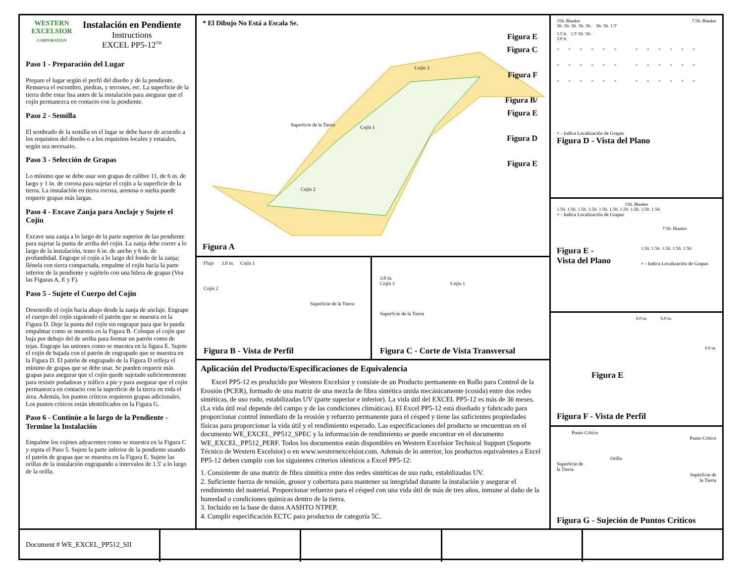WESTERN
EXCELSIOR
CORPORATION
Instalación en Pendiente
Instructions
EXCEL PP5-12<sup>TM</sup>
Paso 1 - Preparación del Lugar
Prepare el lugar según el perfil del diseño y de la pendiente. Remueva el escombro, piedras, y terrones, etc. La superficie de la tierra debe estar lisa antes de la instalación para asegurar que el cojín permanezca en contacto con la pendiente.
Paso 2 - Semilla
El sembrado de la semilla en el lugar se debe hacer de acuerdo a los requisitos del diseño o a los requisitos locales y estatales, según sea necesario.
Paso 3 - Selección de Grapas
Lo mínimo que se debe usar son grapas de calibre 11, de 6 in. de largo y 1 in. de corona para sujetar el cojín a la superficie de la tierra. La instalación en tierra rocosa, arenosa o suelta puede requerir grapas más largas.
Paso 4 - Excave Zanja para Anclaje y Sujete el Cojín
Excave una zanja a lo largo de la parte superior de las pendiente para sujetar la punta de arriba del cojín. La zanja debe correr a lo largo de la instalación, tener 6 in. de ancho y 6 in. de profundidad. Engrape el cojín a lo largo del fondo de la zanja; llénela con tierra compactada, empalme el cojín hacia la parte inferior de la pendiente y sujételo con una hilera de grapas (Vea las Figuras A, E y F).
Paso 5 - Sujete el Cuerpo del Cojín
Desenrolle el cojín hacia abajo desde la zanja de anclaje. Engrape el cuerpo del cojín siguiendo el patrón que se muestra en la Figura D. Deje la punta del cojín sin engrapar para que lo pueda empalmar como se muestra en la Figura B. Coloque el cojín que baja por debajo del de arriba para formar un patrón como de tejas. Engrape las uniones como se muestra en la figura E. Sujete el cojín de bajada con el patrón de engrapado que se muestra en la Figura D. El patrón de engrapado de la Figura D refleja el mínimo de grapas que se debe usar. Se pueden requerir más grapas para asegurar que el cojín quede sujetado suficientemente para resistir podadoras y tráfico a pie y para asegurar que el cojín permanezca en contacto con la superficie de la tierra en toda el área. Además, los puntos críticos requieren grapas adicionales. Los puntos críticos están identificados en la Figura G.
Paso 6 - Continúe a lo largo de la Pendiente - Termine la Instalación
Empalme los cojines adyacentes como se muestra en la Figura C y repita el Paso 5. Sujete la parte inferior de la pendiente usando el patrón de grapas que se muestra en la Figura E. Sujete las orillas de la instalación engrapando a intervalos de 1.5' a lo largo de la orilla.
* El Dibujo No Está a Escala Se.
Figura E
Figura C
Figura F
Figura B/
Figura E
Figura D
Figura E
Superficie de la Tierra
Cojín 3
Cojín 1
Cojín 2
Figura A
Flujo 3.0 in. Cojín 1
Cojín 2
Superficie de la Tierra
Figura B - Vista de Perfil
3.0 in.
Cojín 3 Cojín 1
Superficie de la Tierra
Figura C - Corte de Vista Transversal
Aplicación del Producto/Especificaciones de Equivalencia
Excel PP5-12 es producido por Western Excelsior y consiste de un Producto permanente en Rollo para Control de la Erosión (PCER), formado de una matriz de una mezcla de fibra sintética unida mecánicamente (cosida) entre dos redes sintéticas, de uso rudo, estabilizadas UV (parte superior e inferior). La vida útil del EXCEL PP5-12 es más de 36 meses. (La vida útil real depende del campo y de las condiciones climáticas). El Excel PP5-12 está diseñado y fabricado para proporcionar control inmediato de la erosión y refuerzo permanente para el césped y tiene las suficientes propiedades físicas para proporcionar la vida útil y el rendimiento esperado. Las especificaciones del producto se encuentran en el documento WE_EXCEL_PP512_SPEC y la información de rendimiento se puede encontrar en el documento WE_EXCEL_PP512_PERF. Todos los documentos están disponibles en Western Excelsior Technical Support (Soporte Técnico de Western Excelsior) o en www.westernexcelsior.com. Además de lo anterior, los productos equivalentes a Excel PP5-12 deben cumplir con los siguientes criterios idénticos a Excel PP5-12:
1. Consistente de una matriz de fibra sintética entre dos redes sintéticas de uso rudo, estabilizadas UV.
2. Suficiente fuerza de tensión, grosor y cobertura para mantener su integridad durante la instalación y asegurar el rendimiento del material. Proporcionar refuerzo para el césped con una vida útil de más de tres años, inmune al daño de la humedad o condiciones químicas dentro de la tierra.
3. Incluido en la base de datos AASHTO NTPEP.
4. Cumplir especificación ECTC para productos de categoría 5C.
15ft. Blanket 7.5ft. Blanket
3ft. 3ft. 3ft. 3ft. 3ft. 3ft. 3ft. 1.5'
1.5 ft. 1.5' 3ft. 3ft.
3.0 ft.
×××××× ××××××
×××××× ××××××
×××××× ××××××
× - Indica Localización de Grapas
Figura D - Vista del Plano
15ft. Blanket
1.5ft. 1.5ft. 1.5ft. 1.5ft. 1.5ft. 1.5ft. 1.5ft. 1.5ft. 1.5ft. 1.5ft.
× - Indica Localización de Grapas
Figura E -
Vista del Plano
7.5ft. Blanket
1.5ft. 1.5ft. 1.5ft. 1.5ft. 1.5ft.
× - Indica Localización de Grapas
6.0 in. 6.0 in.
6.0 in.
Figura E
Figura F - Vista de Perfil
Punto Crítico
Punto Crítico
Orilla
Superficie de
la Tierra
Superficie de
la Tierra
Figura G - Sujeción de Puntos Críticos
Document # WE_EXCEL_PP512_SII